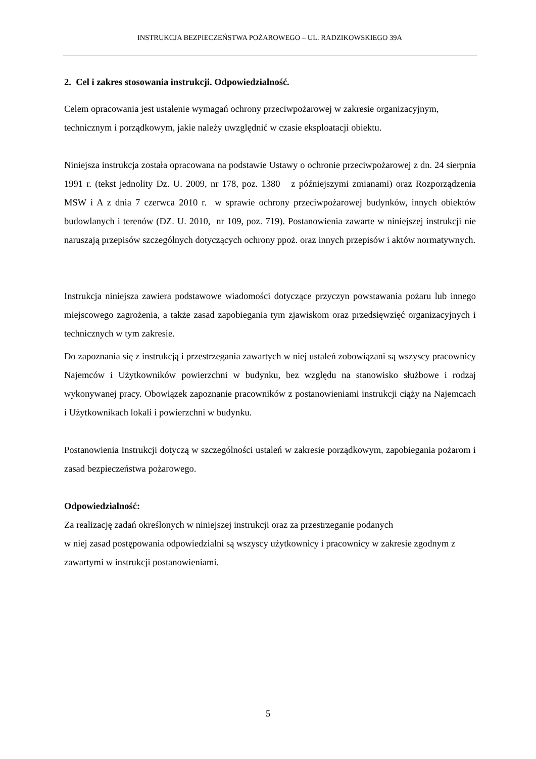INSTRUKCJA BEZPIECZEŃSTWA POŻAROWEGO – UL. RADZIKOWSKIEGO 39A
2. Cel i zakres stosowania instrukcji. Odpowiedzialność.
Celem opracowania jest ustalenie wymagań ochrony przeciwpożarowej w zakresie organizacyjnym, technicznym i porządkowym, jakie należy uwzględnić w czasie eksploatacji obiektu.
Niniejsza instrukcja została opracowana na podstawie Ustawy o ochronie przeciwpożarowej z dn. 24 sierpnia 1991 r. (tekst jednolity Dz. U. 2009, nr 178, poz. 1380 z późniejszymi zmianami) oraz Rozporządzenia MSW i A z dnia 7 czerwca 2010 r. w sprawie ochrony przeciwpożarowej budynków, innych obiektów budowlanych i terenów (DZ. U. 2010, nr 109, poz. 719). Postanowienia zawarte w niniejszej instrukcji nie naruszają przepisów szczególnych dotyczących ochrony ppoż. oraz innych przepisów i aktów normatywnych.
Instrukcja niniejsza zawiera podstawowe wiadomości dotyczące przyczyn powstawania pożaru lub innego miejscowego zagrożenia, a także zasad zapobiegania tym zjawiskom oraz przedsięwzięć organizacyjnych i technicznych w tym zakresie.
Do zapoznania się z instrukcją i przestrzegania zawartych w niej ustaleń zobowiązani są wszyscy pracownicy Najemców i Użytkowników powierzchni w budynku, bez względu na stanowisko służbowe i rodzaj wykonywanej pracy. Obowiązek zapoznanie pracowników z postanowieniami instrukcji ciąży na Najemcach i Użytkownikach lokali i powierzchni w budynku.
Postanowienia Instrukcji dotyczą w szczególności ustaleń w zakresie porządkowym, zapobiegania pożarom i zasad bezpieczeństwa pożarowego.
Odpowiedzialność:
Za realizację zadań określonych w niniejszej instrukcji oraz za przestrzeganie podanych
w niej zasad postępowania odpowiedzialni są wszyscy użytkownicy i pracownicy w zakresie zgodnym z zawartymi w instrukcji postanowieniami.
5